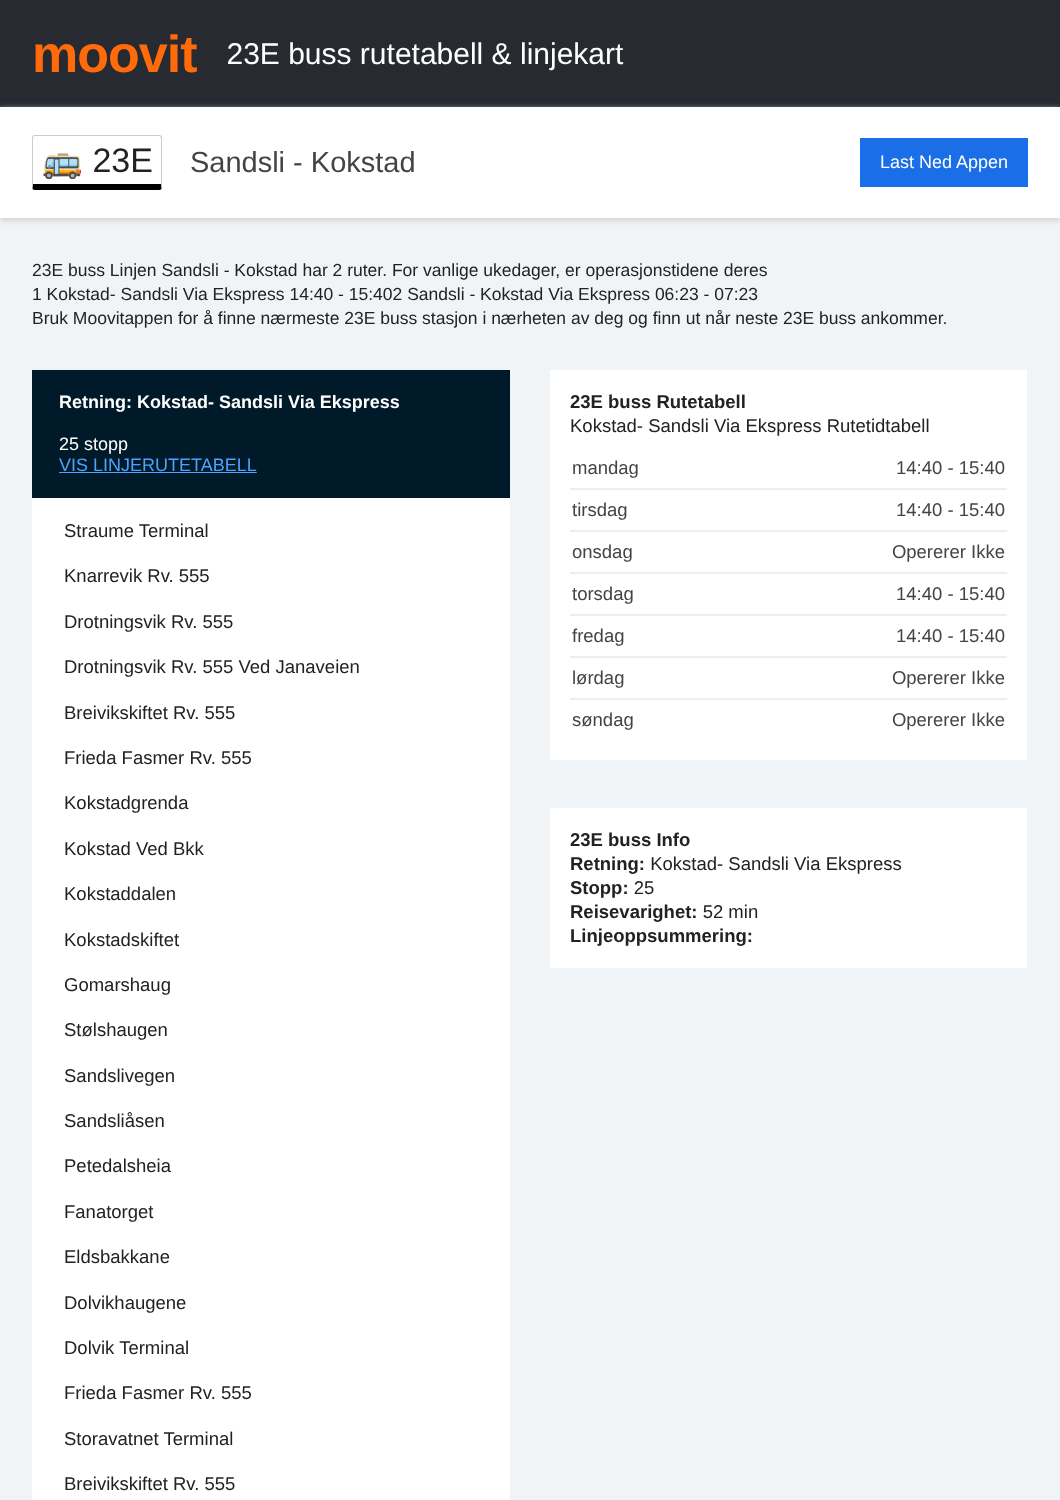moovit
23E buss rutetabell & linjekart
🚌 23E
Sandsli - Kokstad
Last Ned Appen
23E buss Linjen Sandsli - Kokstad har 2 ruter. For vanlige ukedager, er operasjonstidene deres
1 Kokstad- Sandsli Via Ekspress 14:40 - 15:402 Sandsli - Kokstad Via Ekspress 06:23 - 07:23
Bruk Moovitappen for å finne nærmeste 23E buss stasjon i nærheten av deg og finn ut når neste 23E buss ankommer.
Retning: Kokstad- Sandsli Via Ekspress
25 stopp
VIS LINJERUTETABELL
Straume Terminal
Knarrevik Rv. 555
Drotningsvik Rv. 555
Drotningsvik Rv. 555 Ved Janaveien
Breivikskiftet Rv. 555
Frieda Fasmer Rv. 555
Kokstadgrenda
Kokstad Ved Bkk
Kokstaddalen
Kokstadskiftet
Gomarshaug
Stølshaugen
Sandslivegen
Sandsliåsen
Petedalsheia
Fanatorget
Eldsbakkane
Dolvikhaugene
Dolvik Terminal
Frieda Fasmer Rv. 555
Storavatnet Terminal
Breivikskiftet Rv. 555
23E buss Rutetabell
Kokstad- Sandsli Via Ekspress Rutetidtabell
| mandag | 14:40 - 15:40 |
| tirsdag | 14:40 - 15:40 |
| onsdag | Opererer Ikke |
| torsdag | 14:40 - 15:40 |
| fredag | 14:40 - 15:40 |
| lørdag | Opererer Ikke |
| søndag | Opererer Ikke |
23E buss Info
Retning: Kokstad- Sandsli Via Ekspress
Stopp: 25
Reisevarighet: 52 min
Linjeoppsummering: